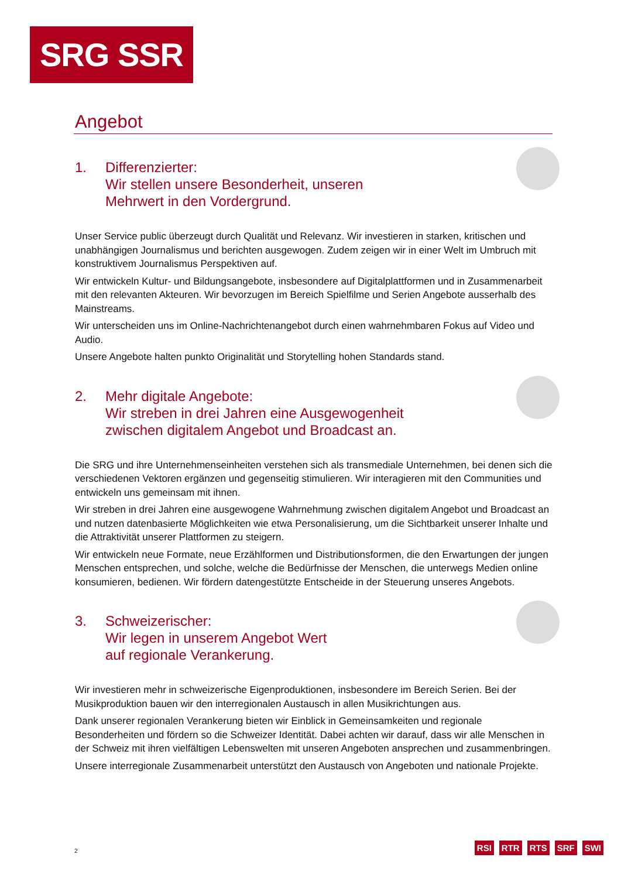SRG SSR
Angebot
1. Differenzierter:
Wir stellen unsere Besonderheit, unseren
Mehrwert in den Vordergrund.
Unser Service public überzeugt durch Qualität und Relevanz. Wir investieren in starken, kritischen und unabhängigen Journalismus und berichten ausgewogen. Zudem zeigen wir in einer Welt im Umbruch mit konstruktivem Journalismus Perspektiven auf.
Wir entwickeln Kultur- und Bildungsangebote, insbesondere auf Digitalplattformen und in Zusammenarbeit mit den relevanten Akteuren. Wir bevorzugen im Bereich Spielfilme und Serien Angebote ausserhalb des Mainstreams.
Wir unterscheiden uns im Online-Nachrichtenangebot durch einen wahrnehmbaren Fokus auf Video und Audio.
Unsere Angebote halten punkto Originalität und Storytelling hohen Standards stand.
2. Mehr digitale Angebote:
Wir streben in drei Jahren eine Ausgewogenheit
zwischen digitalem Angebot und Broadcast an.
Die SRG und ihre Unternehmenseinheiten verstehen sich als transmediale Unternehmen, bei denen sich die verschiedenen Vektoren ergänzen und gegenseitig stimulieren. Wir interagieren mit den Communities und entwickeln uns gemeinsam mit ihnen.
Wir streben in drei Jahren eine ausgewogene Wahrnehmung zwischen digitalem Angebot und Broadcast an und nutzen datenbasierte Möglichkeiten wie etwa Personalisierung, um die Sichtbarkeit unserer Inhalte und die Attraktivität unserer Plattformen zu steigern.
Wir entwickeln neue Formate, neue Erzählformen und Distributionsformen, die den Erwartungen der jungen Menschen entsprechen, und solche, welche die Bedürfnisse der Menschen, die unterwegs Medien online konsumieren, bedienen. Wir fördern datengestützte Entscheide in der Steuerung unseres Angebots.
3. Schweizerischer:
Wir legen in unserem Angebot Wert
auf regionale Verankerung.
Wir investieren mehr in schweizerische Eigenproduktionen, insbesondere im Bereich Serien. Bei der Musikproduktion bauen wir den interregionalen Austausch in allen Musikrichtungen aus.
Dank unserer regionalen Verankerung bieten wir Einblick in Gemeinsamkeiten und regionale Besonderheiten und fördern so die Schweizer Identität. Dabei achten wir darauf, dass wir alle Menschen in der Schweiz mit ihren vielfältigen Lebenswelten mit unseren Angeboten ansprechen und zusammenbringen.
Unsere interregionale Zusammenarbeit unterstützt den Austausch von Angeboten und nationale Projekte.
2 RSI RTR RTS SRF SWI